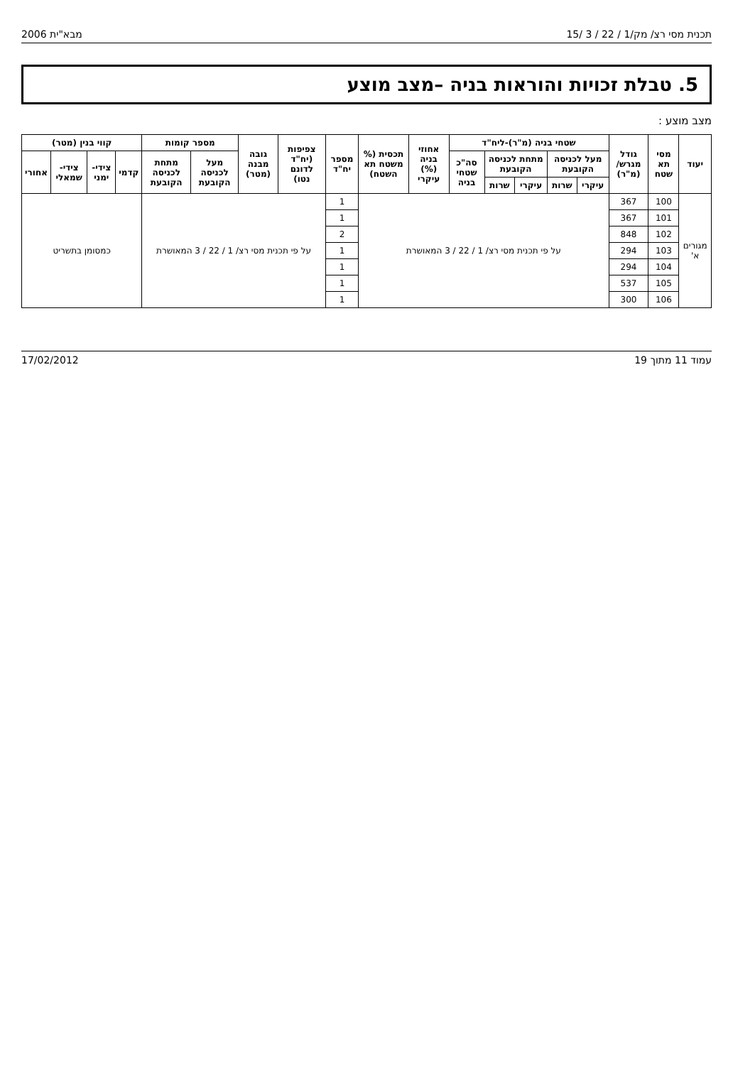תכנית מסי רצ/ מק/1 / 22 / 3 /15 מבא"ית 2006
5. טבלת זכויות והוראות בניה –מצב מוצע
מצב מוצע :
| יעוד | מסי תא שטח | גודל מגרש/ (מ"ר) | שטחי בניה (מ"ר)-ליח"ד | | | | | אחוזי בניה (%) עיקרי | תכסית (% משטח תא השטח) | מספר יח"ד | צפיפות (יח"ד לדונם נטו) | גובה מבנה (מטר) | מספר קומות | | קווי בנין (מטר) | | | |
| --- | --- | --- | --- | --- | --- | --- | --- | --- | --- | --- | --- | --- | --- | --- | --- | --- | --- | --- |
| | | | מעל לכניסה הקובעת | | מתחת לכניסה הקובעת | | סה"כ שטחי בניה | | | | | | מעל לכניסה הקובעת | מתחת לכניסה הקובעת | קדמי | צידי-ימני | צידי-שמאלי | אחורי |
| | | | עיקרי | שרות | עיקרי | שרות | | | | | | | | | | | | |
| מגורים א' | 100 | 367 | על פי תכנית מסי רצ/ 1 / 22 / 3 המאושרת | | | | | | | 1 | על פי תכנית מסי רצ/ 1 / 22 / 3 המאושרת | | | | כמסומן בתשריט | | | |
| | 101 | 367 | | | | | | | | 1 | | | | | | | | |
| | 102 | 848 | | | | | | | | 2 | | | | | | | | |
| | 103 | 294 | | | | | | | | 1 | | | | | | | | |
| | 104 | 294 | | | | | | | | 1 | | | | | | | | |
| | 105 | 537 | | | | | | | | 1 | | | | | | | | |
| | 106 | 300 | | | | | | | | 1 | | | | | | | | |
עמוד 11 מתוך 19 17/02/2012